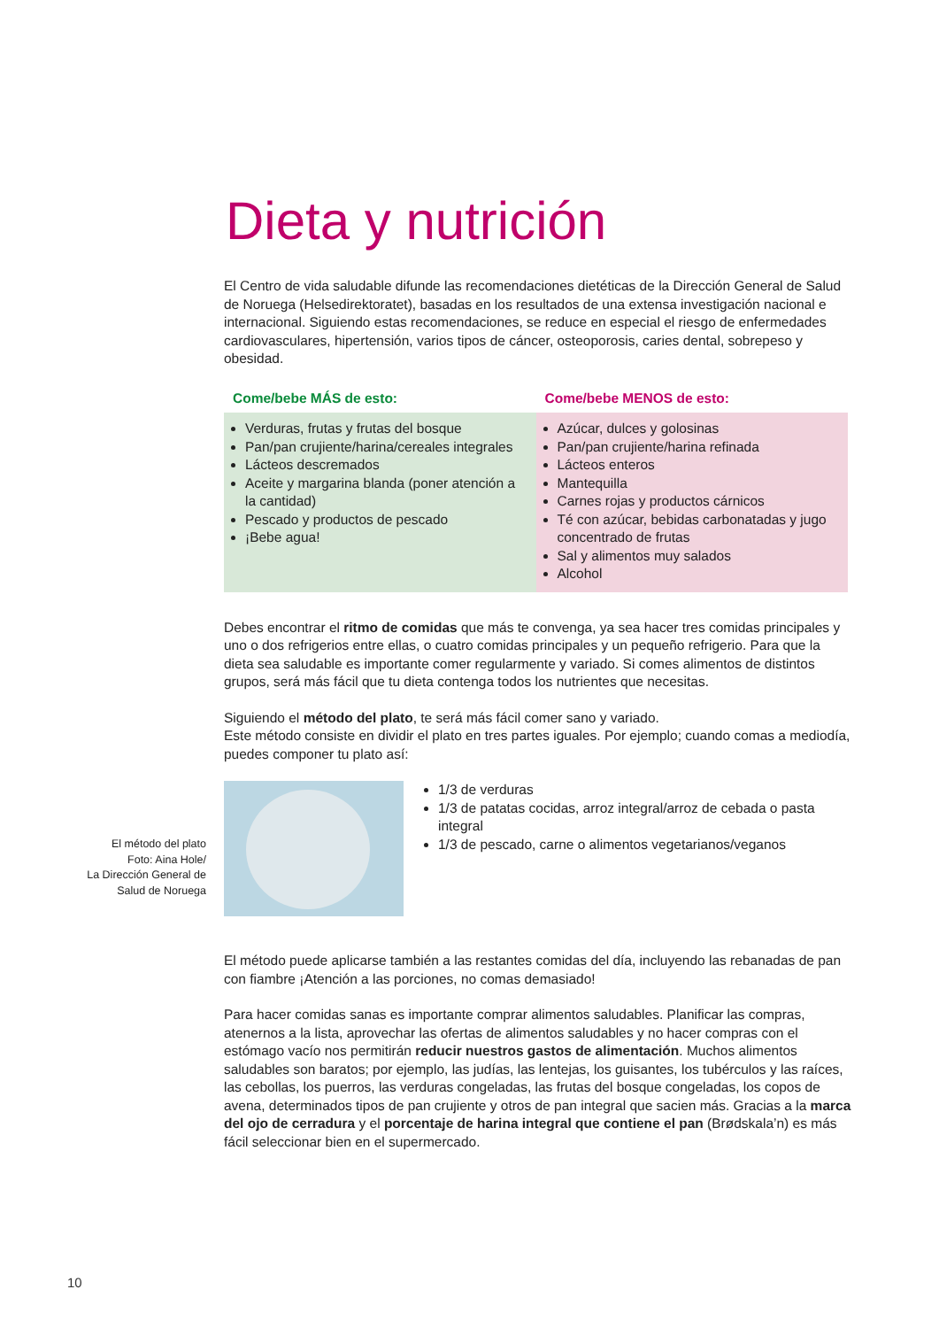Dieta y nutrición
El Centro de vida saludable difunde las recomendaciones dietéticas de la Dirección General de Salud de Noruega (Helsedirektoratet), basadas en los resultados de una extensa investigación nacional e internacional. Siguiendo estas recomendaciones, se reduce en especial el riesgo de enfermedades cardiovasculares, hipertensión, varios tipos de cáncer, osteoporosis, caries dental, sobrepeso y obesidad.
| Come/bebe MÁS de esto: | Come/bebe MENOS de esto: |
| --- | --- |
| Verduras, frutas y frutas del bosque Pan/pan crujiente/harina/cereales integrales Lácteos descremados Aceite y margarina blanda (poner atención a la cantidad) Pescado y productos de pescado ¡Bebe agua! | Azúcar, dulces y golosinas Pan/pan crujiente/harina refinada Lácteos enteros Mantequilla Carnes rojas y productos cárnicos Té con azúcar, bebidas carbonatadas y jugo concentrado de frutas Sal y alimentos muy salados Alcohol |
Debes encontrar el ritmo de comidas que más te convenga, ya sea hacer tres comidas principales y uno o dos refrigerios entre ellas, o cuatro comidas principales y un pequeño refrigerio. Para que la dieta sea saludable es importante comer regularmente y variado. Si comes alimentos de distintos grupos, será más fácil que tu dieta contenga todos los nutrientes que necesitas.
Siguiendo el método del plato, te será más fácil comer sano y variado.
Este método consiste en dividir el plato en tres partes iguales. Por ejemplo; cuando comas a mediodía, puedes componer tu plato así:
El método del plato
Foto: Aina Hole/
La Dirección General de
Salud de Noruega
1/3 de verduras
1/3 de patatas cocidas, arroz integral/arroz de cebada o pasta integral
1/3 de pescado, carne o alimentos vegetarianos/veganos
El método puede aplicarse también a las restantes comidas del día, incluyendo las rebanadas de pan con fiambre ¡Atención a las porciones, no comas demasiado!
Para hacer comidas sanas es importante comprar alimentos saludables. Planificar las compras, atenernos a la lista, aprovechar las ofertas de alimentos saludables y no hacer compras con el estómago vacío nos permitirán reducir nuestros gastos de alimentación. Muchos alimentos saludables son baratos; por ejemplo, las judías, las lentejas, los guisantes, los tubérculos y las raíces, las cebollas, los puerros, las verduras congeladas, las frutas del bosque congeladas, los copos de avena, determinados tipos de pan crujiente y otros de pan integral que sacien más. Gracias a la marca del ojo de cerradura y el porcentaje de harina integral que contiene el pan (Brødskala’n) es más fácil seleccionar bien en el supermercado.
10